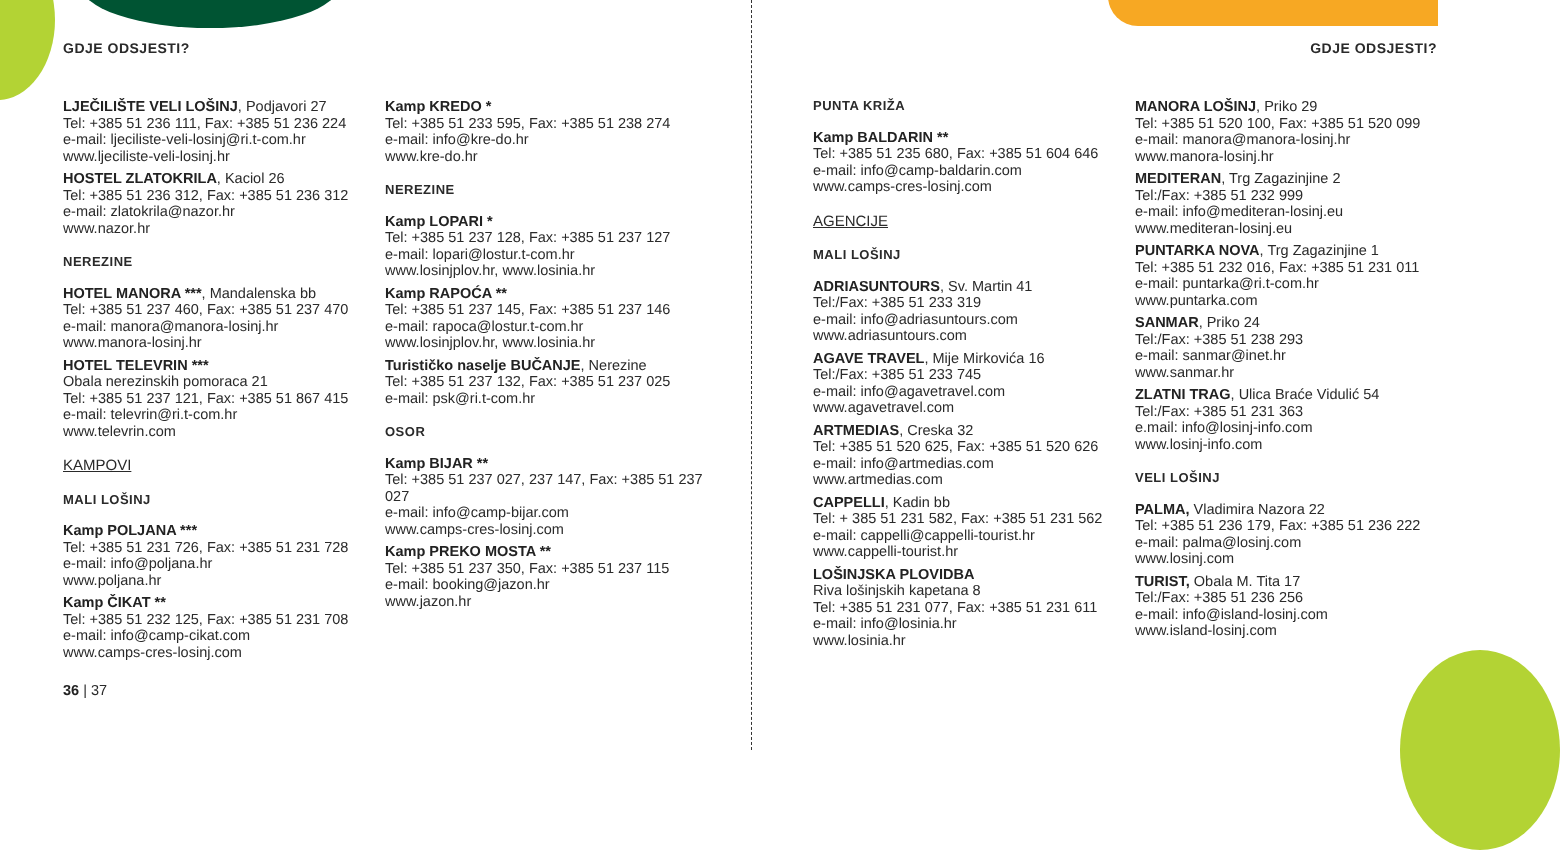GDJE ODSJESTI?
LJEČILIŠTE VELI LOŠINJ, Podjavori 27
Tel: +385 51 236 111, Fax: +385 51 236 224
e-mail: ljeciliste-veli-losinj@ri.t-com.hr
www.ljeciliste-veli-losinj.hr
HOSTEL ZLATOKRILA, Kaciol 26
Tel: +385 51 236 312, Fax: +385 51 236 312
e-mail: zlatokrila@nazor.hr
www.nazor.hr
NEREZINE
HOTEL MANORA ***, Mandalenska bb
Tel: +385 51 237 460, Fax: +385 51 237 470
e-mail: manora@manora-losinj.hr
www.manora-losinj.hr
HOTEL TELEVRIN ***
Obala nerezinskih pomoraca 21
Tel: +385 51 237 121, Fax: +385 51 867 415
e-mail: televrin@ri.t-com.hr
www.televrin.com
KAMPOVI
MALI LOŠINJ
Kamp POLJANA ***
Tel: +385 51 231 726, Fax: +385 51 231 728
e-mail: info@poljana.hr
www.poljana.hr
Kamp ČIKAT **
Tel: +385 51 232 125, Fax: +385 51 231 708
e-mail: info@camp-cikat.com
www.camps-cres-losinj.com
36 | 37
Kamp KREDO *
Tel: +385 51 233 595, Fax: +385 51 238 274
e-mail: info@kre-do.hr
www.kre-do.hr
NEREZINE
Kamp LOPARI *
Tel: +385 51 237 128, Fax: +385 51 237 127
e-mail: lopari@lostur.t-com.hr
www.losinjplov.hr, www.losinia.hr
Kamp RAPOĆA **
Tel: +385 51 237 145, Fax: +385 51 237 146
e-mail: rapoca@lostur.t-com.hr
www.losinjplov.hr, www.losinia.hr
Turističko naselje BUČANJE, Nerezine
Tel: +385 51 237 132, Fax: +385 51 237 025
e-mail: psk@ri.t-com.hr
OSOR
Kamp BIJAR **
Tel: +385 51 237 027, 237 147, Fax: +385 51 237 027
e-mail: info@camp-bijar.com
www.camps-cres-losinj.com
Kamp PREKO MOSTA **
Tel: +385 51 237 350, Fax: +385 51 237 115
e-mail: booking@jazon.hr
www.jazon.hr
GDJE ODSJESTI?
PUNTA KRIŽA
Kamp BALDARIN **
Tel: +385 51 235 680, Fax: +385 51 604 646
e-mail: info@camp-baldarin.com
www.camps-cres-losinj.com
AGENCIJE
MALI LOŠINJ
ADRIASUNTOURS, Sv. Martin 41
Tel:/Fax: +385 51 233 319
e-mail: info@adriasuntours.com
www.adriasuntours.com
AGAVE TRAVEL, Mije Mirkovića 16
Tel:/Fax: +385 51 233 745
e-mail: info@agavetravel.com
www.agavetravel.com
ARTMEDIAS, Creska 32
Tel: +385 51 520 625, Fax: +385 51 520 626
e-mail: info@artmedias.com
www.artmedias.com
CAPPELLI, Kadin bb
Tel: + 385 51 231 582, Fax: +385 51 231 562
e-mail: cappelli@cappelli-tourist.hr
www.cappelli-tourist.hr
LOŠINJSKA PLOVIDBA
Riva lošinjskih kapetana 8
Tel: +385 51 231 077, Fax: +385 51 231 611
e-mail: info@losinia.hr
www.losinia.hr
MANORA LOŠINJ, Priko 29
Tel: +385 51 520 100, Fax: +385 51 520 099
e-mail: manora@manora-losinj.hr
www.manora-losinj.hr
MEDITERAN, Trg Zagazinjine 2
Tel:/Fax: +385 51 232 999
e-mail: info@mediteran-losinj.eu
www.mediteran-losinj.eu
PUNTARKA NOVA, Trg Zagazinjine 1
Tel: +385 51 232 016, Fax: +385 51 231 011
e-mail: puntarka@ri.t-com.hr
www.puntarka.com
SANMAR, Priko 24
Tel:/Fax: +385 51 238 293
e-mail: sanmar@inet.hr
www.sanmar.hr
ZLATNI TRAG, Ulica Braće Vidulić 54
Tel:/Fax: +385 51 231 363
e.mail: info@losinj-info.com
www.losinj-info.com
VELI LOŠINJ
PALMA, Vladimira Nazora 22
Tel: +385 51 236 179, Fax: +385 51 236 222
e-mail: palma@losinj.com
www.losinj.com
TURIST, Obala M. Tita 17
Tel:/Fax: +385 51 236 256
e-mail: info@island-losinj.com
www.island-losinj.com